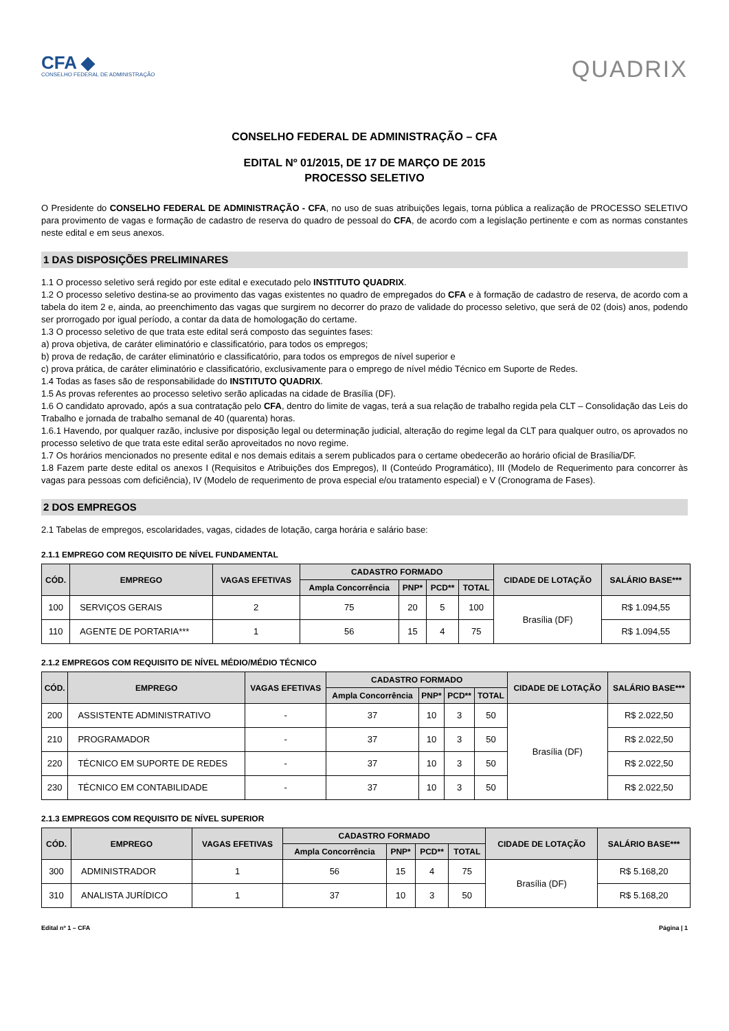CFA ◆
CONSELHO FEDERAL DE ADMINISTRAÇÃO
QUADRIX
CONSELHO FEDERAL DE ADMINISTRAÇÃO – CFA
EDITAL Nº 01/2015, DE 17 DE MARÇO DE 2015
PROCESSO SELETIVO
O Presidente do CONSELHO FEDERAL DE ADMINISTRAÇÃO - CFA, no uso de suas atribuições legais, torna pública a realização de PROCESSO SELETIVO para provimento de vagas e formação de cadastro de reserva do quadro de pessoal do CFA, de acordo com a legislação pertinente e com as normas constantes neste edital e em seus anexos.
1 DAS DISPOSIÇÕES PRELIMINARES
1.1 O processo seletivo será regido por este edital e executado pelo INSTITUTO QUADRIX.
1.2 O processo seletivo destina-se ao provimento das vagas existentes no quadro de empregados do CFA e à formação de cadastro de reserva, de acordo com a tabela do item 2 e, ainda, ao preenchimento das vagas que surgirem no decorrer do prazo de validade do processo seletivo, que será de 02 (dois) anos, podendo ser prorrogado por igual período, a contar da data de homologação do certame.
1.3 O processo seletivo de que trata este edital será composto das seguintes fases:
a) prova objetiva, de caráter eliminatório e classificatório, para todos os empregos;
b) prova de redação, de caráter eliminatório e classificatório, para todos os empregos de nível superior e
c) prova prática, de caráter eliminatório e classificatório, exclusivamente para o emprego de nível médio Técnico em Suporte de Redes.
1.4 Todas as fases são de responsabilidade do INSTITUTO QUADRIX.
1.5 As provas referentes ao processo seletivo serão aplicadas na cidade de Brasília (DF).
1.6 O candidato aprovado, após a sua contratação pelo CFA, dentro do limite de vagas, terá a sua relação de trabalho regida pela CLT – Consolidação das Leis do Trabalho e jornada de trabalho semanal de 40 (quarenta) horas.
1.6.1 Havendo, por qualquer razão, inclusive por disposição legal ou determinação judicial, alteração do regime legal da CLT para qualquer outro, os aprovados no processo seletivo de que trata este edital serão aproveitados no novo regime.
1.7 Os horários mencionados no presente edital e nos demais editais a serem publicados para o certame obedecerão ao horário oficial de Brasília/DF.
1.8 Fazem parte deste edital os anexos I (Requisitos e Atribuições dos Empregos), II (Conteúdo Programático), III (Modelo de Requerimento para concorrer às vagas para pessoas com deficiência), IV (Modelo de requerimento de prova especial e/ou tratamento especial) e V (Cronograma de Fases).
2 DOS EMPREGOS
2.1 Tabelas de empregos, escolaridades, vagas, cidades de lotação, carga horária e salário base:
2.1.1 EMPREGO COM REQUISITO DE NÍVEL FUNDAMENTAL
| CÓD. | EMPREGO | VAGAS EFETIVAS | CADASTRO FORMADO | | | | CIDADE DE LOTAÇÃO | SALÁRIO BASE*** |
| --- | --- | --- | --- | --- | --- | --- | --- | --- |
| | | | Ampla Concorrência | PNP* | PCD** | TOTAL | | |
| 100 | SERVIÇOS GERAIS | 2 | 75 | 20 | 5 | 100 | Brasília (DF) | R$ 1.094,55 |
| 110 | AGENTE DE PORTARIA*** | 1 | 56 | 15 | 4 | 75 | | R$ 1.094,55 |
2.1.2 EMPREGOS COM REQUISITO DE NÍVEL MÉDIO/MÉDIO TÉCNICO
| CÓD. | EMPREGO | VAGAS EFETIVAS | CADASTRO FORMADO | | | | CIDADE DE LOTAÇÃO | SALÁRIO BASE*** |
| --- | --- | --- | --- | --- | --- | --- | --- | --- |
| | | | Ampla Concorrência | PNP* | PCD** | TOTAL | | |
| 200 | ASSISTENTE ADMINISTRATIVO | - | 37 | 10 | 3 | 50 | Brasília (DF) | R$ 2.022,50 |
| 210 | PROGRAMADOR | - | 37 | 10 | 3 | 50 | | R$ 2.022,50 |
| 220 | TÉCNICO EM SUPORTE DE REDES | - | 37 | 10 | 3 | 50 | | R$ 2.022,50 |
| 230 | TÉCNICO EM CONTABILIDADE | - | 37 | 10 | 3 | 50 | | R$ 2.022,50 |
2.1.3 EMPREGOS COM REQUISITO DE NÍVEL SUPERIOR
| CÓD. | EMPREGO | VAGAS EFETIVAS | CADASTRO FORMADO | | | | CIDADE DE LOTAÇÃO | SALÁRIO BASE*** |
| --- | --- | --- | --- | --- | --- | --- | --- | --- |
| | | | Ampla Concorrência | PNP* | PCD** | TOTAL | | |
| 300 | ADMINISTRADOR | 1 | 56 | 15 | 4 | 75 | Brasília (DF) | R$ 5.168,20 |
| 310 | ANALISTA JURÍDICO | 1 | 37 | 10 | 3 | 50 | | R$ 5.168,20 |
Edital nº 1 – CFA Página | 1